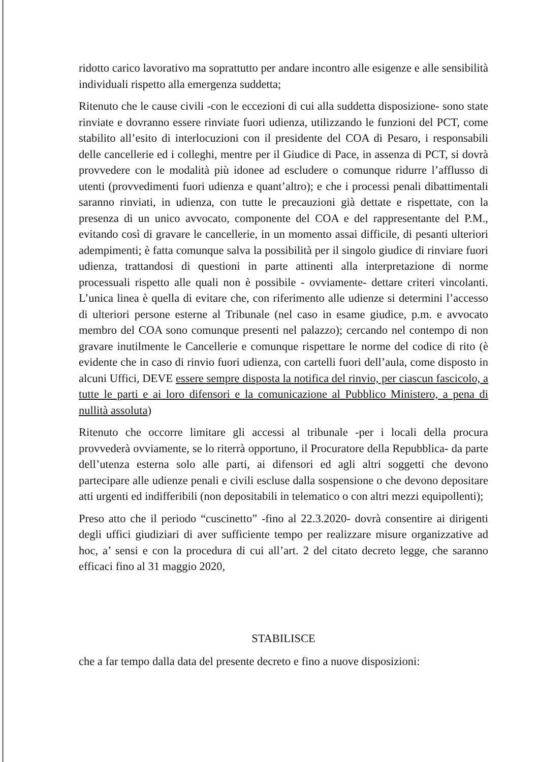ridotto carico lavorativo ma soprattutto per andare incontro alle esigenze e alle sensibilità individuali rispetto alla emergenza suddetta;
Ritenuto che le cause civili -con le eccezioni di cui alla suddetta disposizione- sono state rinviate e dovranno essere rinviate fuori udienza, utilizzando le funzioni del PCT, come stabilito all’esito di interlocuzioni con il presidente del COA di Pesaro, i responsabili delle cancellerie ed i colleghi, mentre per il Giudice di Pace, in assenza di PCT, si dovrà provvedere con le modalità più idonee ad escludere o comunque ridurre l’afflusso di utenti (provvedimenti fuori udienza e quant’altro); e che i processi penali dibattimentali saranno rinviati, in udienza, con tutte le precauzioni già dettate e rispettate, con la presenza di un unico avvocato, componente del COA e del rappresentante del P.M., evitando così di gravare le cancellerie, in un momento assai difficile, di pesanti ulteriori adempimenti; è fatta comunque salva la possibilità per il singolo giudice di rinviare fuori udienza, trattandosi di questioni in parte attinenti alla interpretazione di norme processuali rispetto alle quali non è possibile - ovviamente- dettare criteri vincolanti. L’unica linea è quella di evitare che, con riferimento alle udienze si determini l’accesso di ulteriori persone esterne al Tribunale (nel caso in esame giudice, p.m. e avvocato membro del COA sono comunque presenti nel palazzo); cercando nel contempo di non gravare inutilmente le Cancellerie e comunque rispettare le norme del codice di rito (è evidente che in caso di rinvio fuori udienza, con cartelli fuori dell’aula, come disposto in alcuni Uffici, DEVE essere sempre disposta la notifica del rinvio, per ciascun fascicolo, a tutte le parti e ai loro difensori e la comunicazione al Pubblico Ministero, a pena di nullità assoluta)
Ritenuto che occorre limitare gli accessi al tribunale -per i locali della procura provvederà ovviamente, se lo riterrà opportuno, il Procuratore della Repubblica- da parte dell’utenza esterna solo alle parti, ai difensori ed agli altri soggetti che devono partecipare alle udienze penali e civili escluse dalla sospensione o che devono depositare atti urgenti ed indifferibili (non depositabili in telematico o con altri mezzi equipollenti);
Preso atto che il periodo “cuscinetto” -fino al 22.3.2020- dovrà consentire ai dirigenti degli uffici giudiziari di aver sufficiente tempo per realizzare misure organizzative ad hoc, a’ sensi e con la procedura di cui all’art. 2 del citato decreto legge, che saranno efficaci fino al 31 maggio 2020,
STABILISCE
che a far tempo dalla data del presente decreto e fino a nuove disposizioni: